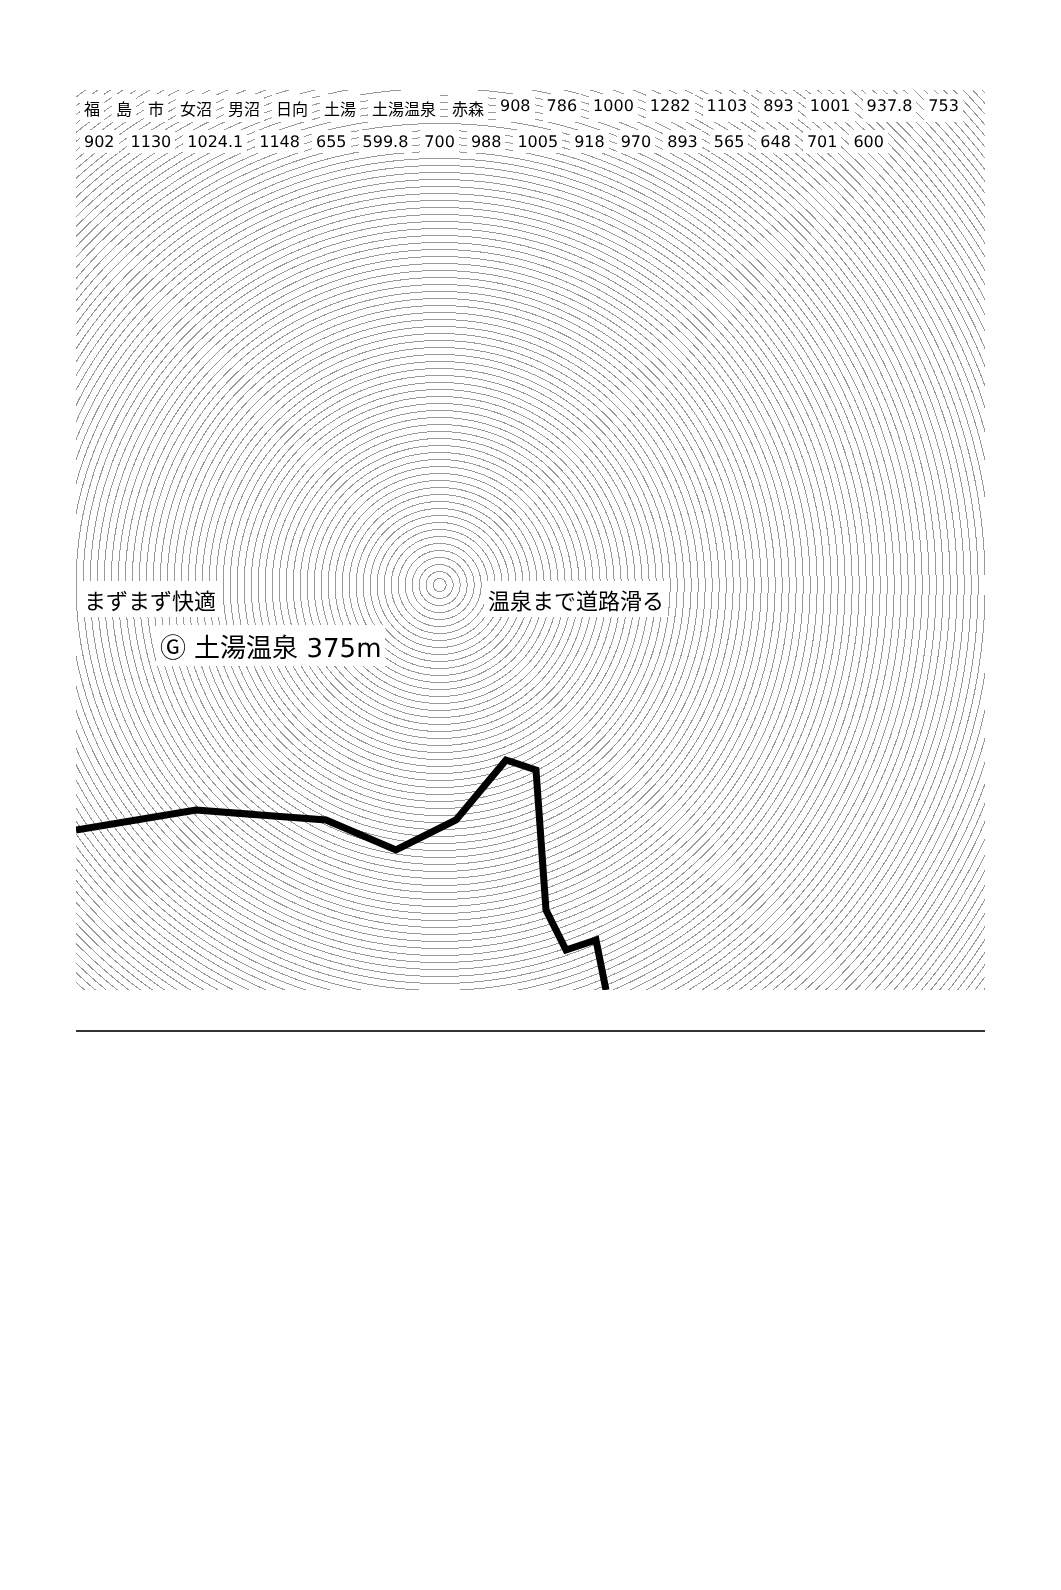福島 市 女沼 男沼 日向 土湯 土湯温泉 赤森 908 786 1000 1282 1103 893 1001 937.8 753 902 1130 1024.1 1148 655 599.8 700 988 1005 918 970 893 565 648 701 600
まずまず快適 温泉まで道路滑る Ⓖ 土湯温泉 375m